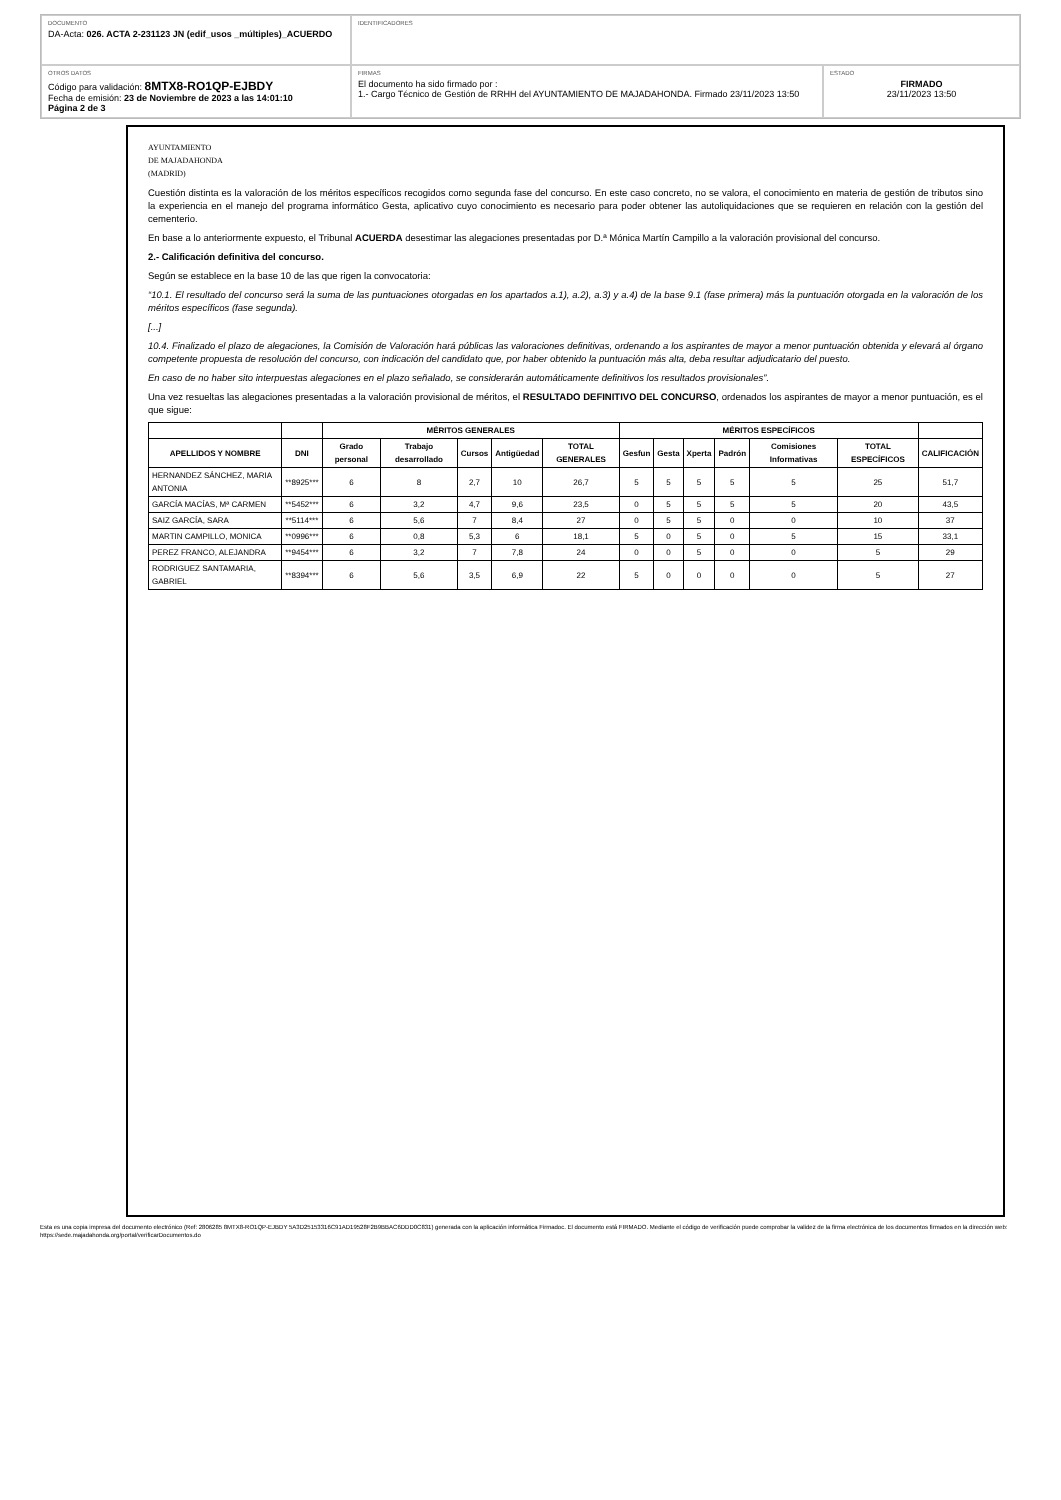DOCUMENTO
DA-Acta: 026. ACTA 2-231123 JN (edif_usos _múltiples)_ACUERDO
IDENTIFICADORES
OTROS DATOS
Código para validación: 8MTX8-RO1QP-EJBDY
Fecha de emisión: 23 de Noviembre de 2023 a las 14:01:10
Página 2 de 3
FIRMAS
El documento ha sido firmado por :
1.- Cargo Técnico de Gestión de RRHH del AYUNTAMIENTO DE MAJADAHONDA. Firmado 23/11/2023 13:50
ESTADO
FIRMADO
23/11/2023 13:50
AYUNTAMIENTO
DE MAJADAHONDA
(MADRID)
Cuestión distinta es la valoración de los méritos específicos recogidos como segunda fase del concurso. En este caso concreto, no se valora, el conocimiento en materia de gestión de tributos sino la experiencia en el manejo del programa informático Gesta, aplicativo cuyo conocimiento es necesario para poder obtener las autoliquidaciones que se requieren en relación con la gestión del cementerio.
En base a lo anteriormente expuesto, el Tribunal ACUERDA desestimar las alegaciones presentadas por D.ª Mónica Martín Campillo a la valoración provisional del concurso.
2.- Calificación definitiva del concurso.
Según se establece en la base 10 de las que rigen la convocatoria:
“10.1. El resultado del concurso será la suma de las puntuaciones otorgadas en los apartados a.1), a.2), a.3) y a.4) de la base 9.1 (fase primera) más la puntuación otorgada en la valoración de los méritos específicos (fase segunda).
[...]
10.4. Finalizado el plazo de alegaciones, la Comisión de Valoración hará públicas las valoraciones definitivas, ordenando a los aspirantes de mayor a menor puntuación obtenida y elevará al órgano competente propuesta de resolución del concurso, con indicación del candidato que, por haber obtenido la puntuación más alta, deba resultar adjudicatario del puesto.
En caso de no haber sito interpuestas alegaciones en el plazo señalado, se considerarán automáticamente definitivos los resultados provisionales”.
Una vez resueltas las alegaciones presentadas a la valoración provisional de méritos, el RESULTADO DEFINITIVO DEL CONCURSO, ordenados los aspirantes de mayor a menor puntuación, es el que sigue:
| | | MÉRITOS GENERALES | | | | | MÉRITOS ESPECÍFICOS | | | | | | |
| --- | --- | --- | --- | --- | --- | --- | --- | --- | --- | --- | --- | --- | --- |
| APELLIDOS Y NOMBRE | DNI | Grado personal | Trabajo desarrollado | Cursos | Antigüedad | TOTAL GENERALES | Gesfun | Gesta | Xperta | Padrón | Comisiones Informativas | TOTAL ESPECÍFICOS | CALIFICACIÓN |
| HERNANDEZ SÁNCHEZ, MARIA ANTONIA | **8925*** | 6 | 8 | 2,7 | 10 | 26,7 | 5 | 5 | 5 | 5 | 5 | 25 | 51,7 |
| GARCÍA MACÍAS, Mª CARMEN | **5452*** | 6 | 3,2 | 4,7 | 9,6 | 23,5 | 0 | 5 | 5 | 5 | 5 | 20 | 43,5 |
| SAIZ GARCÍA, SARA | **5114*** | 6 | 5,6 | 7 | 8,4 | 27 | 0 | 5 | 5 | 0 | 0 | 10 | 37 |
| MARTIN CAMPILLO, MONICA | **0996*** | 6 | 0,8 | 5,3 | 6 | 18,1 | 5 | 0 | 5 | 0 | 5 | 15 | 33,1 |
| PEREZ FRANCO, ALEJANDRA | **9454*** | 6 | 3,2 | 7 | 7,8 | 24 | 0 | 0 | 5 | 0 | 0 | 5 | 29 |
| RODRIGUEZ SANTAMARIA, GABRIEL | **8394*** | 6 | 5,6 | 3,5 | 6,9 | 22 | 5 | 0 | 0 | 0 | 0 | 5 | 27 |
Esta es una copia impresa del documento electrónico (Ref: 2806285 8MTX8-RO1QP-EJBDY 5A3D25153316C91AD19528F2B9BBAC6DDD0C831) generada con la aplicación informática Firmadoc. El documento está FIRMADO. Mediante el código de verificación puede comprobar la validez de la firma electrónica de los documentos firmados en la dirección web: https://sede.majadahonda.org/portal/verificarDocumentos.do